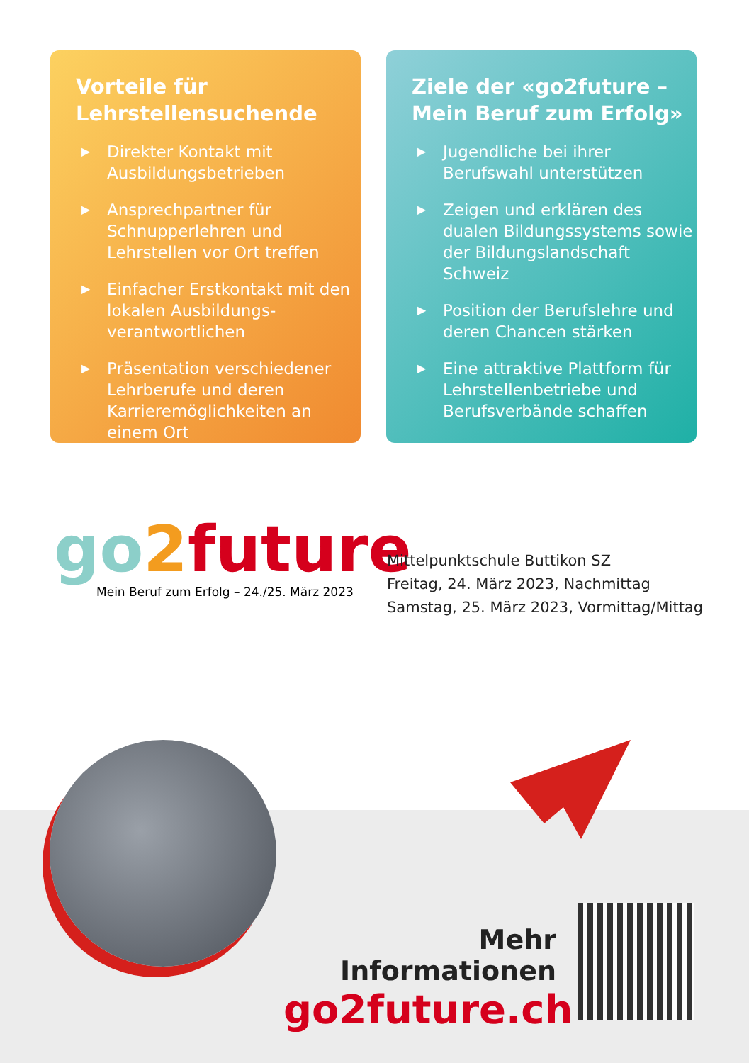Vorteile für Lehrstellensuchende
▶ Direkter Kontakt mit Ausbildungsbetrieben
▶ Ansprechpartner für Schnupperlehren und Lehrstellen vor Ort treffen
▶ Einfacher Erstkontakt mit den lokalen Ausbildungs­verantwortlichen
▶ Präsentation verschiedener Lehrberufe und deren Karrieremöglichkeiten an einem Ort
Ziele der «go2future – Mein Beruf zum Erfolg»
▶ Jugendliche bei ihrer Berufswahl unterstützen
▶ Zeigen und erklären des dualen Bildungssystems sowie der Bildungsland­schaft Schweiz
▶ Position der Berufslehre und deren Chancen stärken
▶ Eine attraktive Plattform für Lehrstellenbetriebe und Berufsverbände schaffen
go 2 future
Mein Beruf zum Erfolg – 24./25. März 2023
Mittelpunktschule Buttikon SZ
Freitag, 24. März 2023, Nachmittag
Samstag, 25. März 2023, Vormittag/Mittag
Mehr Informationen
go2future.ch